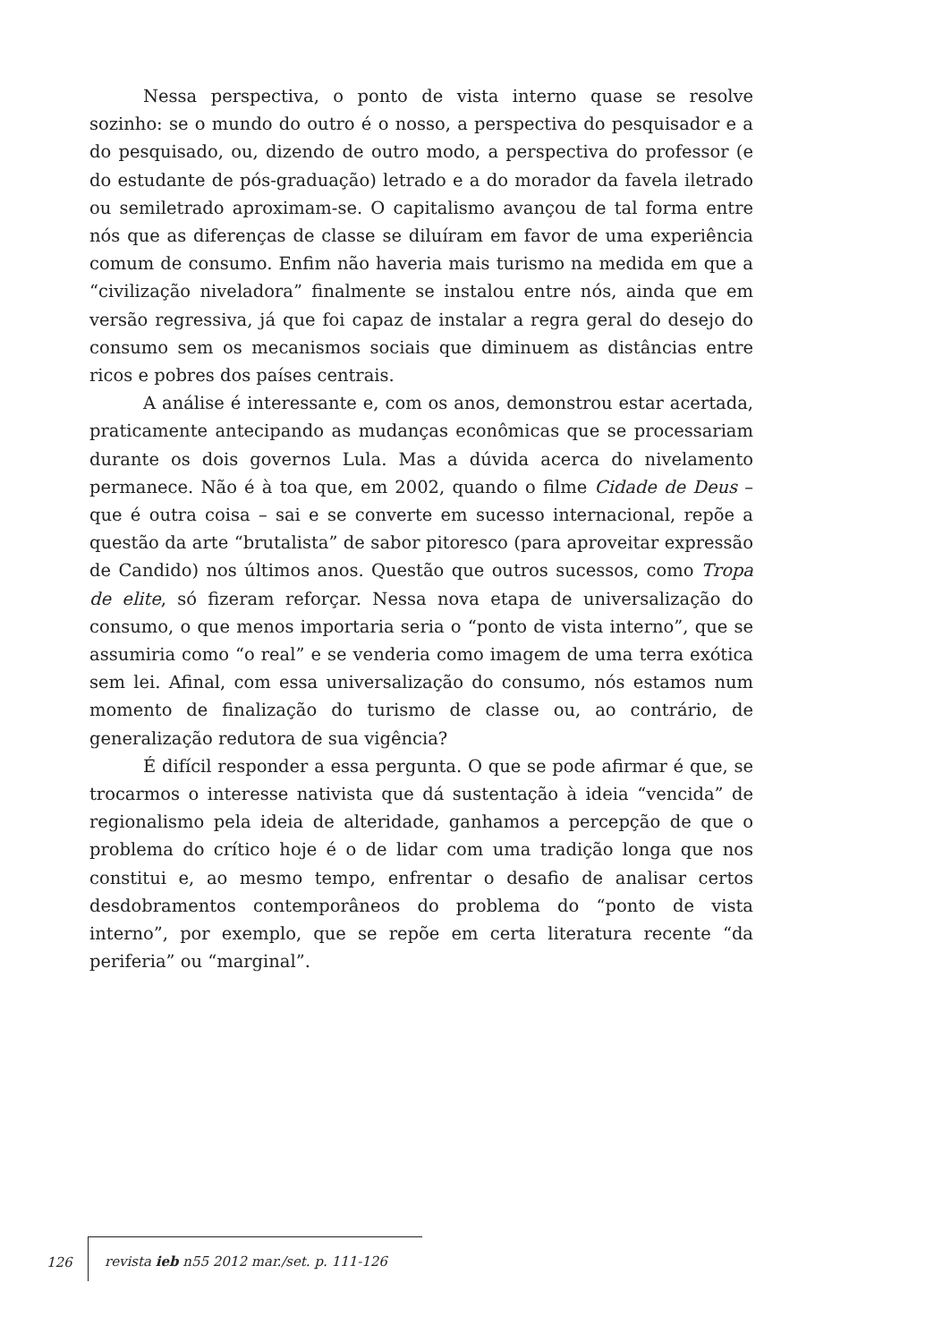Nessa perspectiva, o ponto de vista interno quase se resolve sozinho: se o mundo do outro é o nosso, a perspectiva do pesquisador e a do pesquisado, ou, dizendo de outro modo, a perspectiva do professor (e do estudante de pós-graduação) letrado e a do morador da favela iletrado ou semiletrado aproximam-se. O capitalismo avançou de tal forma entre nós que as diferenças de classe se diluíram em favor de uma experiência comum de consumo. Enfim não haveria mais turismo na medida em que a “civilização niveladora” finalmente se instalou entre nós, ainda que em versão regressiva, já que foi capaz de instalar a regra geral do desejo do consumo sem os mecanismos sociais que diminuem as distâncias entre ricos e pobres dos países centrais.
A análise é interessante e, com os anos, demonstrou estar acertada, praticamente antecipando as mudanças econômicas que se processariam durante os dois governos Lula. Mas a dúvida acerca do nivelamento permanece. Não é à toa que, em 2002, quando o filme Cidade de Deus – que é outra coisa – sai e se converte em sucesso internacional, repõe a questão da arte “brutalista” de sabor pitoresco (para aproveitar expressão de Candido) nos últimos anos. Questão que outros sucessos, como Tropa de elite, só fizeram reforçar. Nessa nova etapa de universalização do consumo, o que menos importaria seria o “ponto de vista interno”, que se assumiria como “o real” e se venderia como imagem de uma terra exótica sem lei. Afinal, com essa universalização do consumo, nós estamos num momento de finalização do turismo de classe ou, ao contrário, de generalização redutora de sua vigência?
É difícil responder a essa pergunta. O que se pode afirmar é que, se trocarmos o interesse nativista que dá sustentação à ideia “vencida” de regionalismo pela ideia de alteridade, ganhamos a percepção de que o problema do crítico hoje é o de lidar com uma tradição longa que nos constitui e, ao mesmo tempo, enfrentar o desafio de analisar certos desdobramentos contemporâneos do problema do “ponto de vista interno”, por exemplo, que se repõe em certa literatura recente “da periferia” ou “marginal”.
126 revista ieb n55 2012 mar./set. p. 111-126